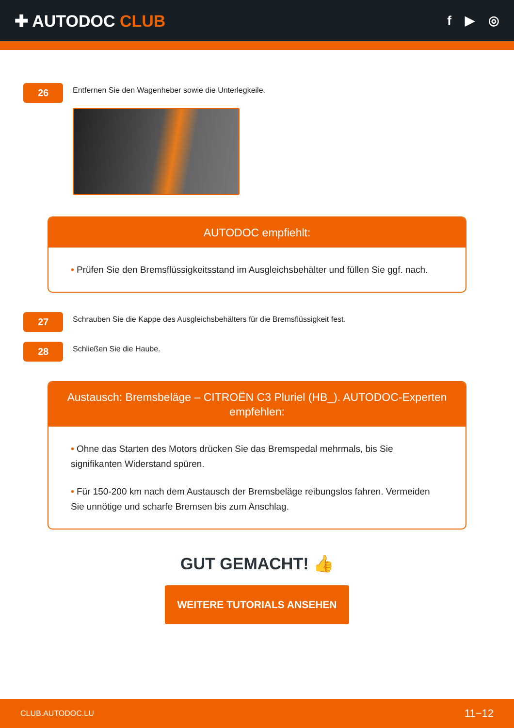✚ AUTODOC CLUB
f ▶ ◎
26
Entfernen Sie den Wagenheber sowie die Unterlegkeile.
AUTODOC empfiehlt:
• Prüfen Sie den Bremsflüssigkeitsstand im Ausgleichsbehälter und füllen Sie ggf. nach.
27
Schrauben Sie die Kappe des Ausgleichsbehälters für die Bremsflüssigkeit fest.
28
Schließen Sie die Haube.
Austausch: Bremsbeläge – CITROËN C3 Pluriel (HB_). AUTODOC-Experten empfehlen:
• Ohne das Starten des Motors drücken Sie das Bremspedal mehrmals, bis Sie signifikanten Widerstand spüren.
• Für 150-200 km nach dem Austausch der Bremsbeläge reibungslos fahren. Vermeiden Sie unnötige und scharfe Bremsen bis zum Anschlag.
GUT GEMACHT! 👍
WEITERE TUTORIALS ANSEHEN
CLUB.AUTODOC.LU 11−12